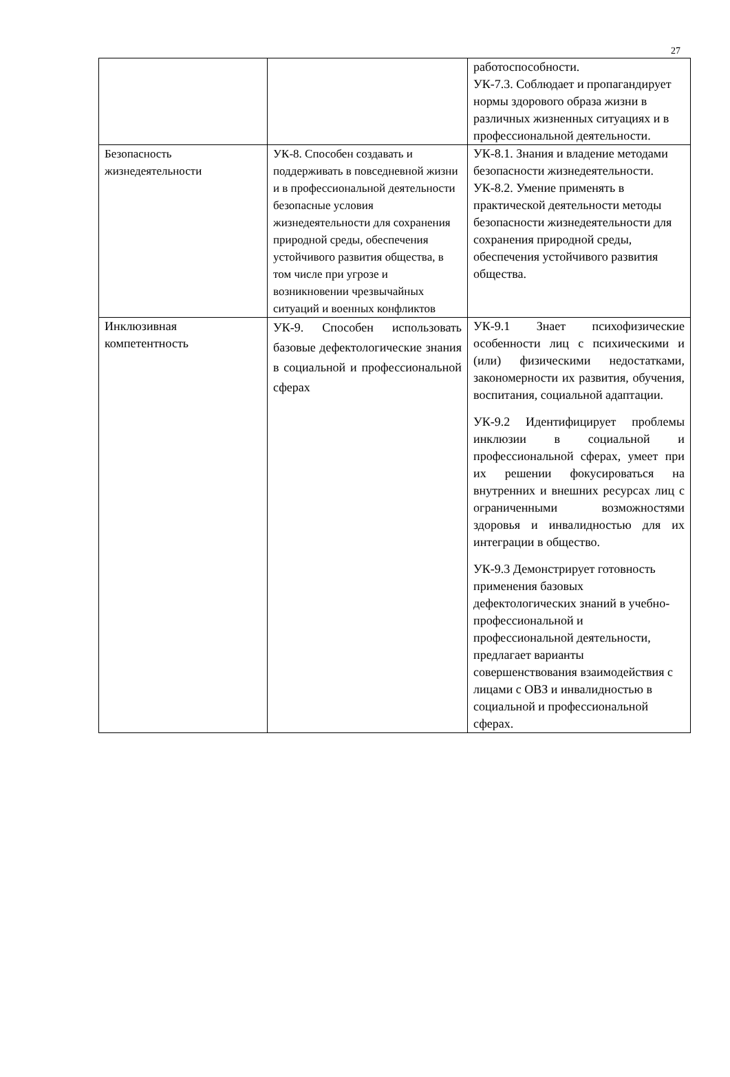27
| | | работоспособности. УК-7.3. Соблюдает и пропагандирует нормы здорового образа жизни в различных жизненных ситуациях и в профессиональной деятельности. |
| Безопасность жизнедеятельности | УК-8. Способен создавать и поддерживать в повседневной жизни и в профессиональной деятельности безопасные условия жизнедеятельности для сохранения природной среды, обеспечения устойчивого развития общества, в том числе при угрозе и возникновении чрезвычайных ситуаций и военных конфликтов | УК-8.1. Знания и владение методами безопасности жизнедеятельности. УК-8.2. Умение применять в практической деятельности методы безопасности жизнедеятельности для сохранения природной среды, обеспечения устойчивого развития общества. |
| Инклюзивная компетентность | УК-9. Способен использовать базовые дефектологические знания в социальной и профессиональной сферах | УК-9.1 Знает психофизические особенности лиц с психическими и (или) физическими недостатками, закономерности их развития, обучения, воспитания, социальной адаптации. УК-9.2 Идентифицирует проблемы инклюзии в социальной и профессиональной сферах, умеет при их решении фокусироваться на внутренних и внешних ресурсах лиц с ограниченными возможностями здоровья и инвалидностью для их интеграции в общество. УК-9.3 Демонстрирует готовность применения базовых дефектологических знаний в учебно-профессиональной и профессиональной деятельности, предлагает варианты совершенствования взаимодействия с лицами с ОВЗ и инвалидностью в социальной и профессиональной сферах. |